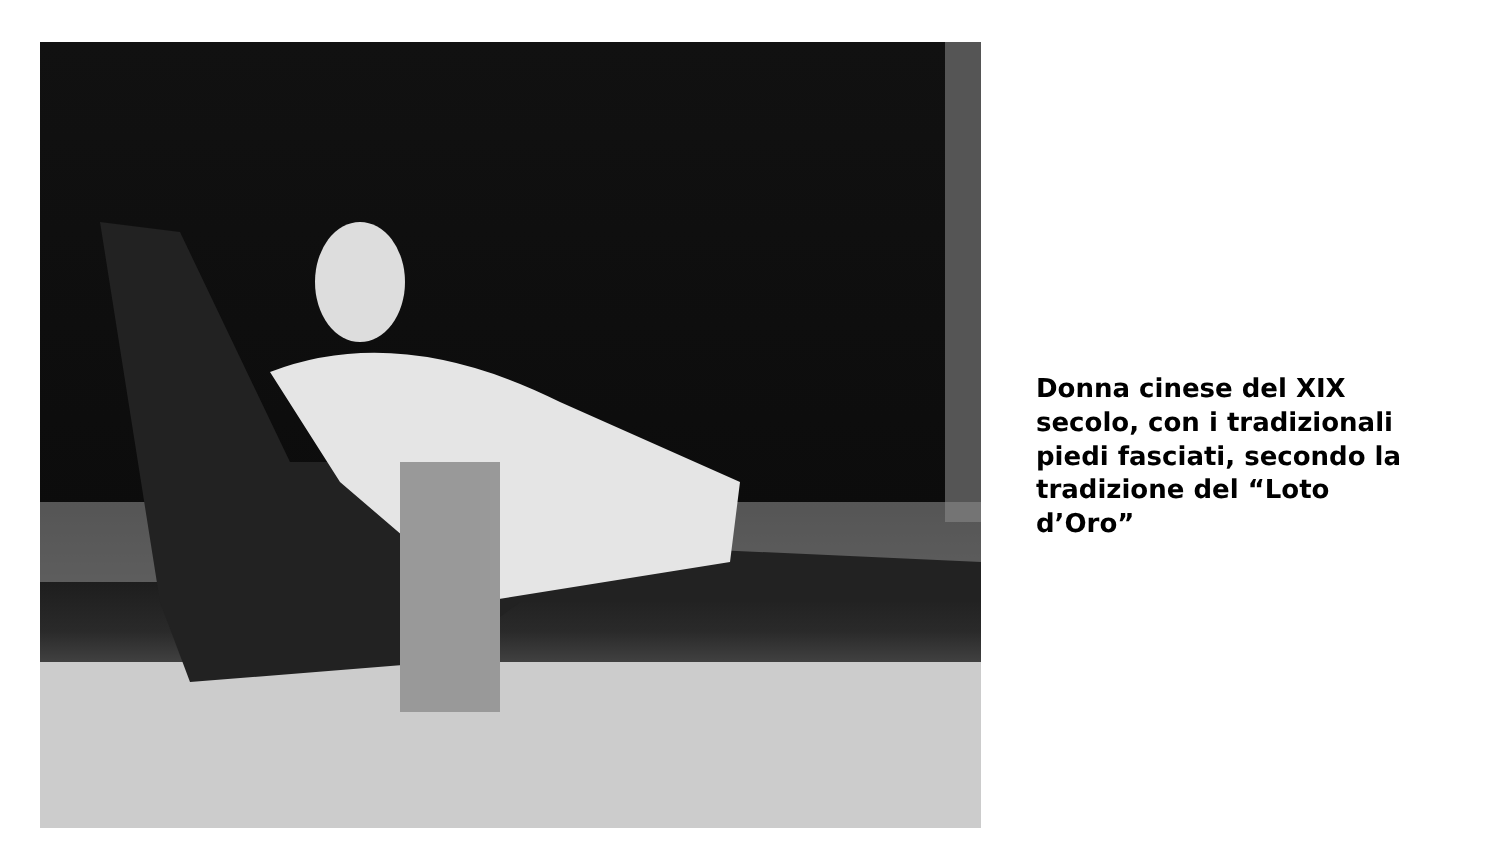Donna cinese del XIX secolo, con i tradizionali piedi fasciati, secondo la tradizione del “Loto d’Oro”